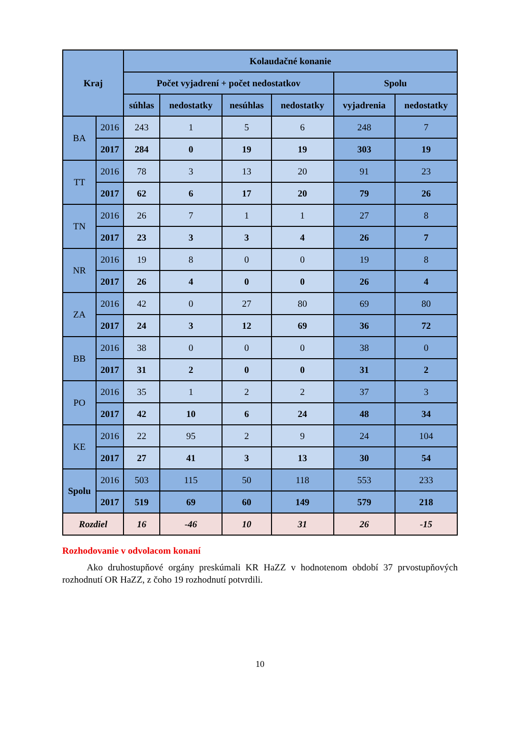| Kraj | | Kolaudačné konanie | | | | | |
| --- | --- | --- | --- | --- | --- | --- | --- |
| | | Počet vyjadrení + počet nedostatkov | | | | Spolu | |
| | | súhlas | nedostatky | nesúhlas | nedostatky | vyjadrenia | nedostatky |
| BA | 2016 | 243 | 1 | 5 | 6 | 248 | 7 |
| | 2017 | 284 | 0 | 19 | 19 | 303 | 19 |
| TT | 2016 | 78 | 3 | 13 | 20 | 91 | 23 |
| | 2017 | 62 | 6 | 17 | 20 | 79 | 26 |
| TN | 2016 | 26 | 7 | 1 | 1 | 27 | 8 |
| | 2017 | 23 | 3 | 3 | 4 | 26 | 7 |
| NR | 2016 | 19 | 8 | 0 | 0 | 19 | 8 |
| | 2017 | 26 | 4 | 0 | 0 | 26 | 4 |
| ZA | 2016 | 42 | 0 | 27 | 80 | 69 | 80 |
| | 2017 | 24 | 3 | 12 | 69 | 36 | 72 |
| BB | 2016 | 38 | 0 | 0 | 0 | 38 | 0 |
| | 2017 | 31 | 2 | 0 | 0 | 31 | 2 |
| PO | 2016 | 35 | 1 | 2 | 2 | 37 | 3 |
| | 2017 | 42 | 10 | 6 | 24 | 48 | 34 |
| KE | 2016 | 22 | 95 | 2 | 9 | 24 | 104 |
| | 2017 | 27 | 41 | 3 | 13 | 30 | 54 |
| Spolu | 2016 | 503 | 115 | 50 | 118 | 553 | 233 |
| | 2017 | 519 | 69 | 60 | 149 | 579 | 218 |
| Rozdiel | | 16 | -46 | 10 | 31 | 26 | -15 |
Rozhodovanie v odvolacom konaní
Ako druhostupňové orgány preskúmali KR HaZZ v hodnotenom období 37 prvostupňových rozhodnutí OR HaZZ, z čoho 19 rozhodnutí potvrdili.
10